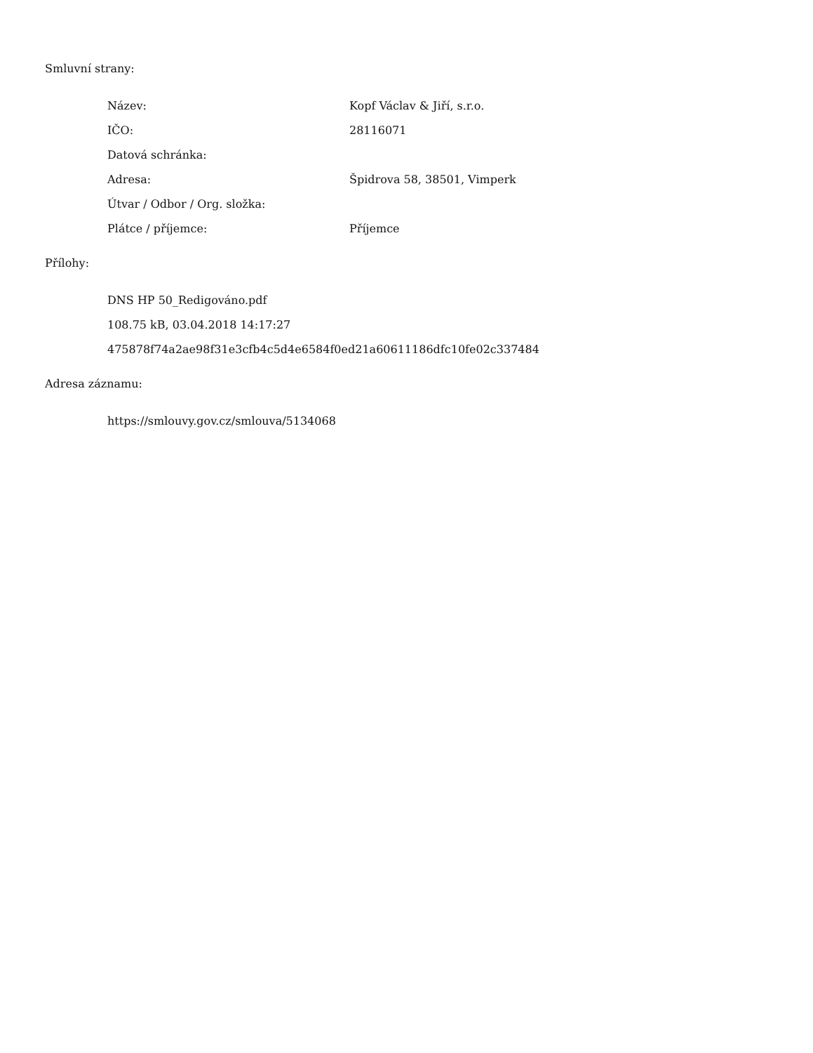Smluvní strany:
| Název: | Kopf Václav & Jiří, s.r.o. |
| IČO: | 28116071 |
| Datová schránka: | |
| Adresa: | Špidrova 58, 38501, Vimperk |
| Útvar / Odbor / Org. složka: | |
| Plátce / příjemce: | Příjemce |
Přílohy:
DNS HP 50_Redigováno.pdf
108.75 kB, 03.04.2018 14:17:27
475878f74a2ae98f31e3cfb4c5d4e6584f0ed21a60611186dfc10fe02c337484
Adresa záznamu:
https://smlouvy.gov.cz/smlouva/5134068